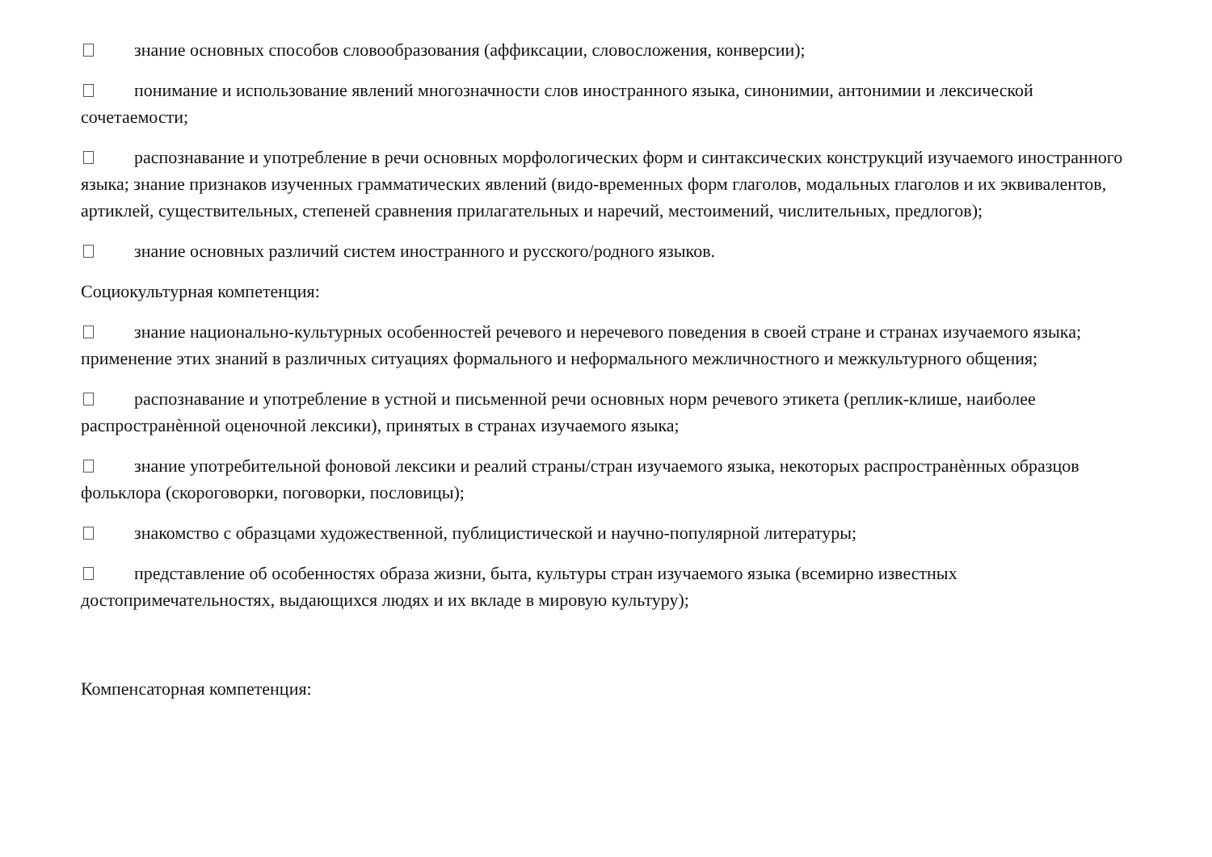знание основных способов словообразования (аффиксации, словосложения, конверсии);
понимание и использование явлений многозначности слов иностранного языка, синонимии, антонимии и лексической сочетаемости;
распознавание и употребление в речи основных морфологических форм и синтаксических конструкций изучаемого иностранного языка; знание признаков изученных грамматических явлений (видо-временных форм глаголов, модальных глаголов и их эквивалентов, артиклей, существительных, степеней сравнения прилагательных и наречий, местоимений, числительных, предлогов);
знание основных различий систем иностранного и русского/родного языков.
Социокультурная компетенция:
знание национально-культурных особенностей речевого и неречевого поведения в своей стране и странах изучаемого языка; применение этих знаний в различных ситуациях формального и неформального межличностного и межкультурного общения;
распознавание и употребление в устной и письменной речи основных норм речевого этикета (реплик-клише, наиболее распространѐнной оценочной лексики), принятых в странах изучаемого языка;
знание употребительной фоновой лексики и реалий страны/стран изучаемого языка, некоторых распространѐнных образцов фольклора (скороговорки, поговорки, пословицы);
знакомство с образцами художественной, публицистической и научно-популярной литературы;
представление об особенностях образа жизни, быта, культуры стран изучаемого языка (всемирно известных достопримечательностях, выдающихся людях и их вкладе в мировую культуру);
Компенсаторная компетенция: